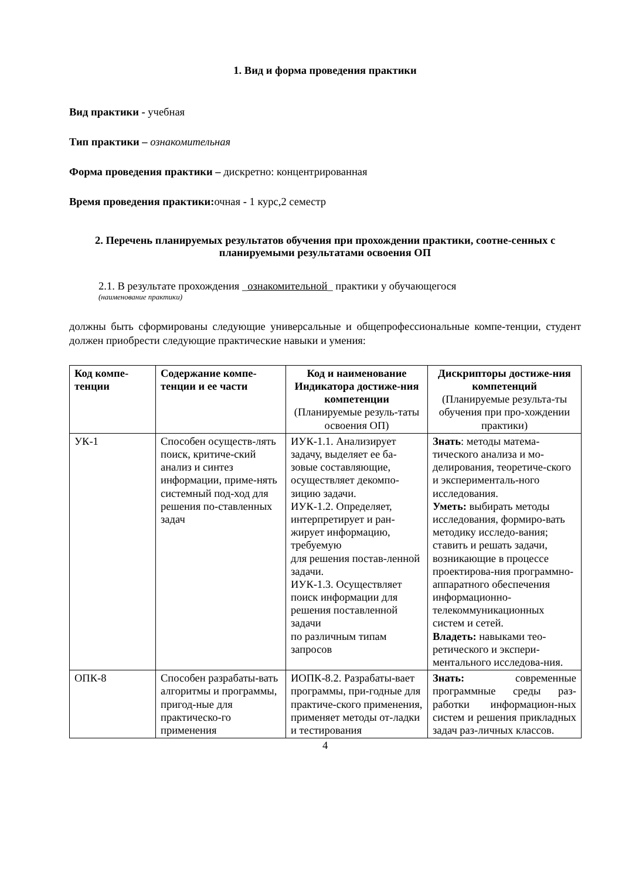1. Вид и форма проведения практики
Вид практики - учебная
Тип практики – ознакомительная
Форма проведения практики – дискретно: концентрированная
Время проведения практики: очная - 1 курс,2 семестр
2. Перечень планируемых результатов обучения при прохождении практики, соотне-сенных с планируемыми результатами освоения ОП
2.1. В результате прохождения _ознакомительной_ практики у обучающегося
(наименование практики)
должны быть сформированы следующие универсальные и общепрофессиональные компе-тенции, студент должен приобрести следующие практические навыки и умения:
| Код компе-тенции | Содержание компе-тенции и ее части | Код и наименование Индикатора достиже-ния компетенции (Планируемые резуль-таты освоения ОП) | Дискрипторы достиже-ния компетенций (Планируемые результа-ты обучения при про-хождении практики) |
| --- | --- | --- | --- |
| УК-1 | Способен осуществ-лять поиск, критиче-ский анализ и синтез информации, приме-нять системный под-ход для решения по-ставленных задач | ИУК-1.1. Анализирует задачу, выделяет ее ба-зовые составляющие, осуществляет декомпо-зицию задачи. ИУК-1.2. Определяет, интерпретирует и ран-жирует информацию, требуемую для решения постав-ленной задачи. ИУК-1.3. Осуществляет поиск информации для решения поставленной задачи по различным типам запросов | Знать : методы матема-тического анализа и мо-делирования, теоретиче-ского и эксперименталь-ного исследования. Уметь: выбирать методы исследования, формиро-вать методику исследо-вания; ставить и решать задачи, возникающие в процессе проектирова-ния программно-аппаратного обеспечения информационно-телекоммуникационных систем и сетей. Владеть: навыками тео-ретического и экспери-ментального исследова-ния. |
| ОПК-8 | Способен разрабаты-вать алгоритмы и программы, пригод-ные для практическо-го применения | ИОПК-8.2. Разрабаты-вает программы, при-годные для практиче-ского применения, применяет методы от-ладки и тестирования | Знать: современные программные среды раз-работки информацион-ных систем и решения прикладных задач раз-личных классов. |
4